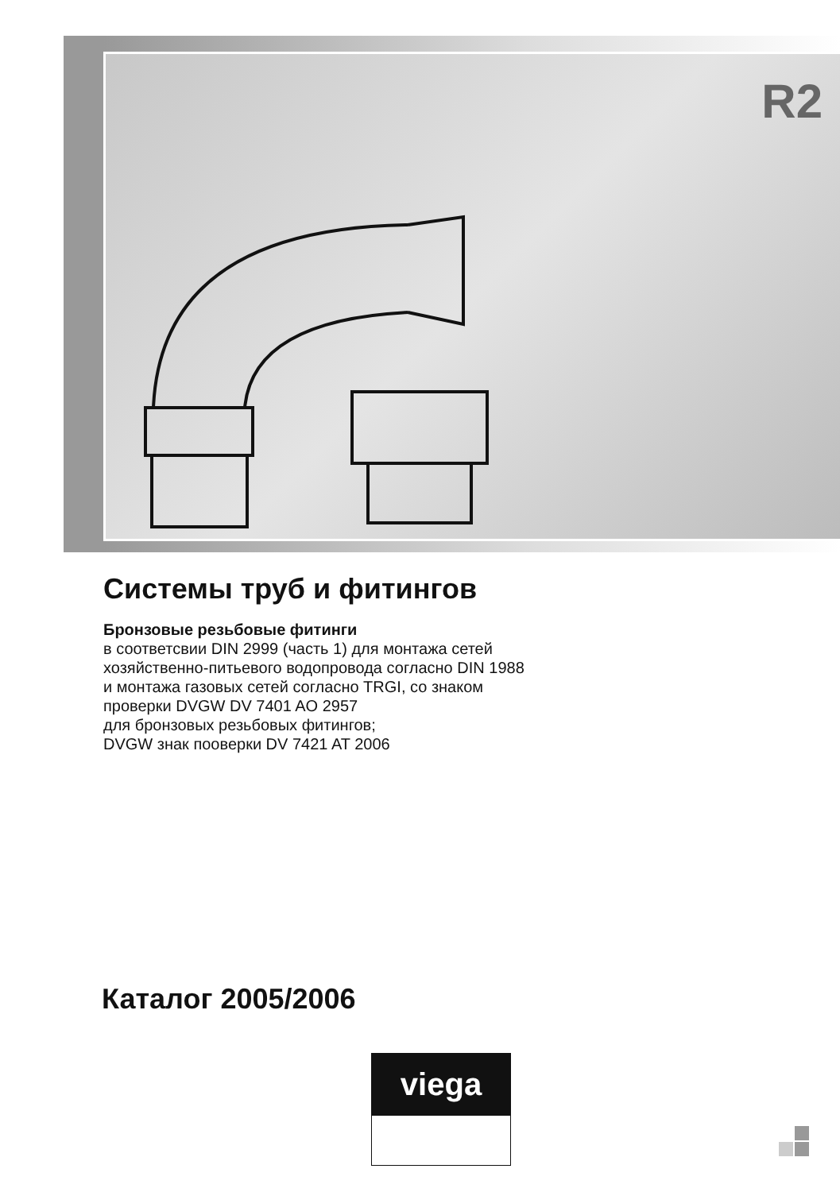R2
Системы труб и фитингов
Бронзовые резьбовые фитинги
в соответсвии DIN 2999 (часть 1) для монтажа сетей
хозяйственно-питьевого водопровода согласно DIN 1988
и монтажа газовых сетей согласно TRGI, со знаком
проверки DVGW DV 7401 AO 2957
для бронзовых резьбовых фитингов;
DVGW знак пооверки DV 7421 AT 2006
Каталог 2005/2006
viega